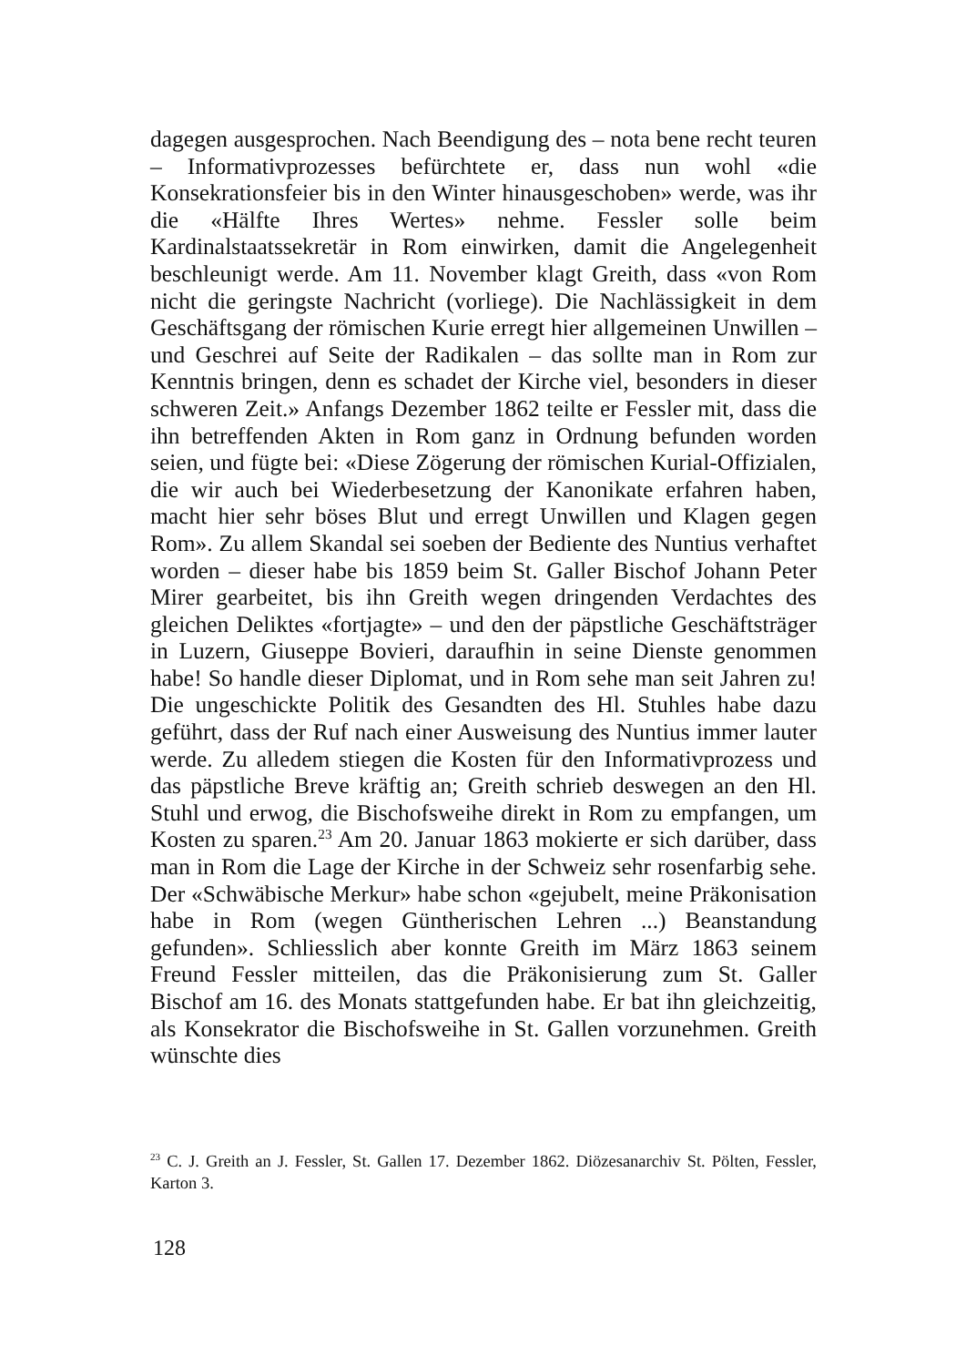dagegen ausgesprochen. Nach Beendigung des – nota bene recht teuren – Informativprozesses befürchtete er, dass nun wohl «die Konsekrationsfeier bis in den Winter hinausgeschoben» werde, was ihr die «Hälfte Ihres Wertes» nehme. Fessler solle beim Kardinalstaatssekretär in Rom einwirken, damit die Angelegenheit beschleunigt werde. Am 11. November klagt Greith, dass «von Rom nicht die geringste Nachricht (vorliege). Die Nachlässigkeit in dem Geschäftsgang der römischen Kurie erregt hier allgemeinen Unwillen – und Geschrei auf Seite der Radikalen – das sollte man in Rom zur Kenntnis bringen, denn es schadet der Kirche viel, besonders in dieser schweren Zeit.» Anfangs Dezember 1862 teilte er Fessler mit, dass die ihn betreffenden Akten in Rom ganz in Ordnung befunden worden seien, und fügte bei: «Diese Zögerung der römischen Kurial-Offizialen, die wir auch bei Wiederbesetzung der Kanonikate erfahren haben, macht hier sehr böses Blut und erregt Unwillen und Klagen gegen Rom». Zu allem Skandal sei soeben der Bediente des Nuntius verhaftet worden – dieser habe bis 1859 beim St. Galler Bischof Johann Peter Mirer gearbeitet, bis ihn Greith wegen dringenden Verdachtes des gleichen Deliktes «fortjagte» – und den der päpstliche Geschäftsträger in Luzern, Giuseppe Bovieri, daraufhin in seine Dienste genommen habe! So handle dieser Diplomat, und in Rom sehe man seit Jahren zu! Die ungeschickte Politik des Gesandten des Hl. Stuhles habe dazu geführt, dass der Ruf nach einer Ausweisung des Nuntius immer lauter werde. Zu alledem stiegen die Kosten für den Informativprozess und das päpstliche Breve kräftig an; Greith schrieb deswegen an den Hl. Stuhl und erwog, die Bischofsweihe direkt in Rom zu empfangen, um Kosten zu sparen.<sup>23</sup> Am 20. Januar 1863 mokierte er sich darüber, dass man in Rom die Lage der Kirche in der Schweiz sehr rosenfarbig sehe. Der «Schwäbische Merkur» habe schon «gejubelt, meine Präkonisation habe in Rom (wegen Güntherischen Lehren ...) Beanstandung gefunden». Schliesslich aber konnte Greith im März 1863 seinem Freund Fessler mitteilen, das die Präkonisierung zum St. Galler Bischof am 16. des Monats stattgefunden habe. Er bat ihn gleichzeitig, als Konsekrator die Bischofsweihe in St. Gallen vorzunehmen. Greith wünschte dies
<sup>23</sup> C. J. Greith an J. Fessler, St. Gallen 17. Dezember 1862. Diözesanarchiv St. Pölten, Fessler, Karton 3.
128